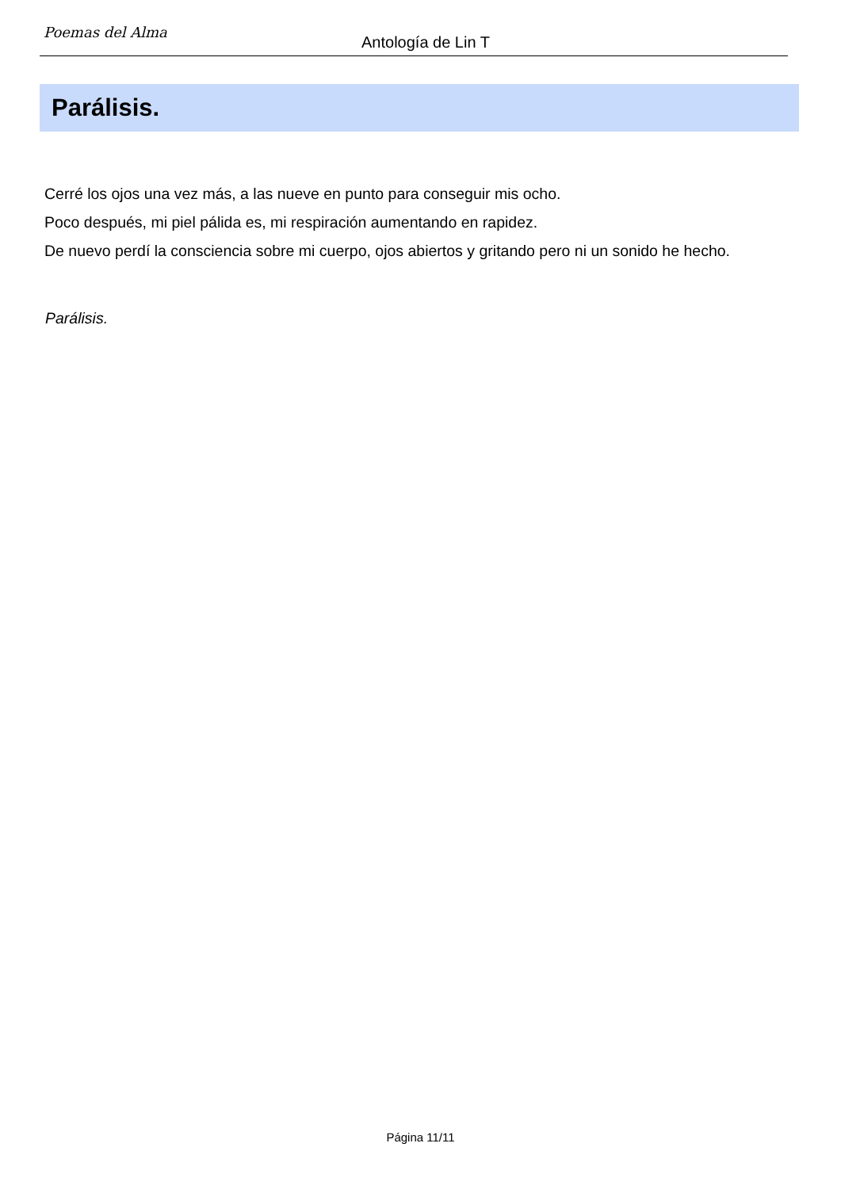Poemas del Alma
Antología de Lin T
Parálisis.
Cerré los ojos una vez más, a las nueve en punto para conseguir mis ocho.
Poco después, mi piel pálida es, mi respiración aumentando en rapidez.
De nuevo perdí la consciencia sobre mi cuerpo, ojos abiertos y gritando pero ni un sonido he hecho.
Parálisis.
Página 11/11